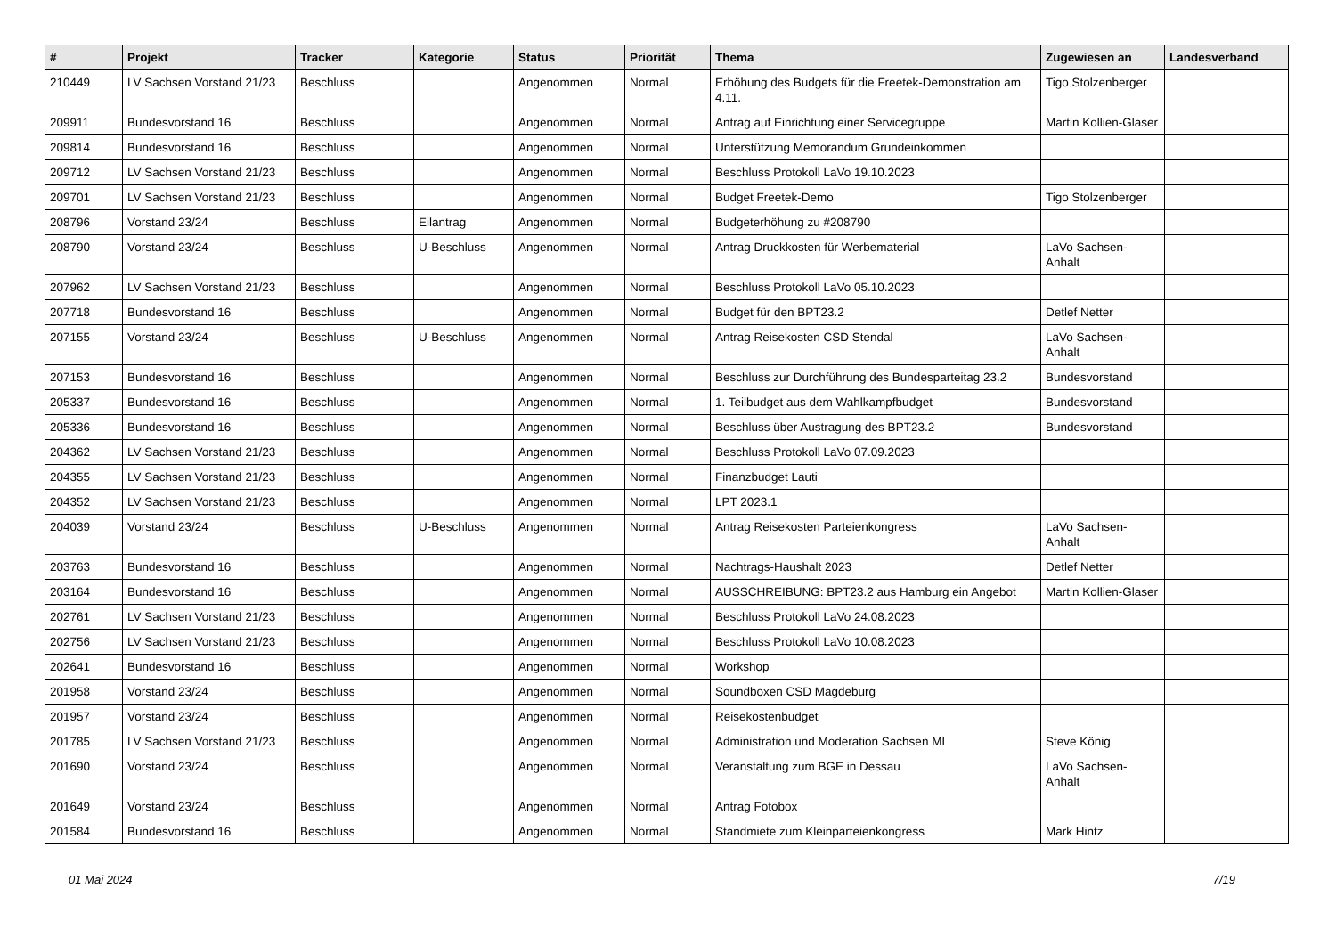| # | Projekt | Tracker | Kategorie | Status | Priorität | Thema | Zugewiesen an | Landesverband |
| --- | --- | --- | --- | --- | --- | --- | --- | --- |
| 210449 | LV Sachsen Vorstand 21/23 | Beschluss | | Angenommen | Normal | Erhöhung des Budgets für die Freetek-Demonstration am 4.11. | Tigo Stolzenberger | |
| 209911 | Bundesvorstand 16 | Beschluss | | Angenommen | Normal | Antrag auf Einrichtung einer Servicegruppe | Martin Kollien-Glaser | |
| 209814 | Bundesvorstand 16 | Beschluss | | Angenommen | Normal | Unterstützung Memorandum Grundeinkommen | | |
| 209712 | LV Sachsen Vorstand 21/23 | Beschluss | | Angenommen | Normal | Beschluss Protokoll LaVo 19.10.2023 | | |
| 209701 | LV Sachsen Vorstand 21/23 | Beschluss | | Angenommen | Normal | Budget Freetek-Demo | Tigo Stolzenberger | |
| 208796 | Vorstand 23/24 | Beschluss | Eilantrag | Angenommen | Normal | Budgeterhöhung zu #208790 | | |
| 208790 | Vorstand 23/24 | Beschluss | U-Beschluss | Angenommen | Normal | Antrag Druckkosten für Werbematerial | LaVo Sachsen-Anhalt | |
| 207962 | LV Sachsen Vorstand 21/23 | Beschluss | | Angenommen | Normal | Beschluss Protokoll LaVo 05.10.2023 | | |
| 207718 | Bundesvorstand 16 | Beschluss | | Angenommen | Normal | Budget für den BPT23.2 | Detlef Netter | |
| 207155 | Vorstand 23/24 | Beschluss | U-Beschluss | Angenommen | Normal | Antrag Reisekosten CSD Stendal | LaVo Sachsen-Anhalt | |
| 207153 | Bundesvorstand 16 | Beschluss | | Angenommen | Normal | Beschluss zur Durchführung des Bundesparteitag 23.2 | Bundesvorstand | |
| 205337 | Bundesvorstand 16 | Beschluss | | Angenommen | Normal | 1. Teilbudget aus dem Wahlkampfbudget | Bundesvorstand | |
| 205336 | Bundesvorstand 16 | Beschluss | | Angenommen | Normal | Beschluss über Austragung des BPT23.2 | Bundesvorstand | |
| 204362 | LV Sachsen Vorstand 21/23 | Beschluss | | Angenommen | Normal | Beschluss Protokoll LaVo 07.09.2023 | | |
| 204355 | LV Sachsen Vorstand 21/23 | Beschluss | | Angenommen | Normal | Finanzbudget Lauti | | |
| 204352 | LV Sachsen Vorstand 21/23 | Beschluss | | Angenommen | Normal | LPT 2023.1 | | |
| 204039 | Vorstand 23/24 | Beschluss | U-Beschluss | Angenommen | Normal | Antrag Reisekosten Parteienkongress | LaVo Sachsen-Anhalt | |
| 203763 | Bundesvorstand 16 | Beschluss | | Angenommen | Normal | Nachtrags-Haushalt 2023 | Detlef Netter | |
| 203164 | Bundesvorstand 16 | Beschluss | | Angenommen | Normal | AUSSCHREIBUNG: BPT23.2 aus Hamburg ein Angebot | Martin Kollien-Glaser | |
| 202761 | LV Sachsen Vorstand 21/23 | Beschluss | | Angenommen | Normal | Beschluss Protokoll LaVo 24.08.2023 | | |
| 202756 | LV Sachsen Vorstand 21/23 | Beschluss | | Angenommen | Normal | Beschluss Protokoll LaVo 10.08.2023 | | |
| 202641 | Bundesvorstand 16 | Beschluss | | Angenommen | Normal | Workshop | | |
| 201958 | Vorstand 23/24 | Beschluss | | Angenommen | Normal | Soundboxen CSD Magdeburg | | |
| 201957 | Vorstand 23/24 | Beschluss | | Angenommen | Normal | Reisekostenbudget | | |
| 201785 | LV Sachsen Vorstand 21/23 | Beschluss | | Angenommen | Normal | Administration und Moderation Sachsen ML | Steve König | |
| 201690 | Vorstand 23/24 | Beschluss | | Angenommen | Normal | Veranstaltung zum BGE in Dessau | LaVo Sachsen-Anhalt | |
| 201649 | Vorstand 23/24 | Beschluss | | Angenommen | Normal | Antrag Fotobox | | |
| 201584 | Bundesvorstand 16 | Beschluss | | Angenommen | Normal | Standmiete zum Kleinparteienkongress | Mark Hintz | |
01 Mai 2024 7/19